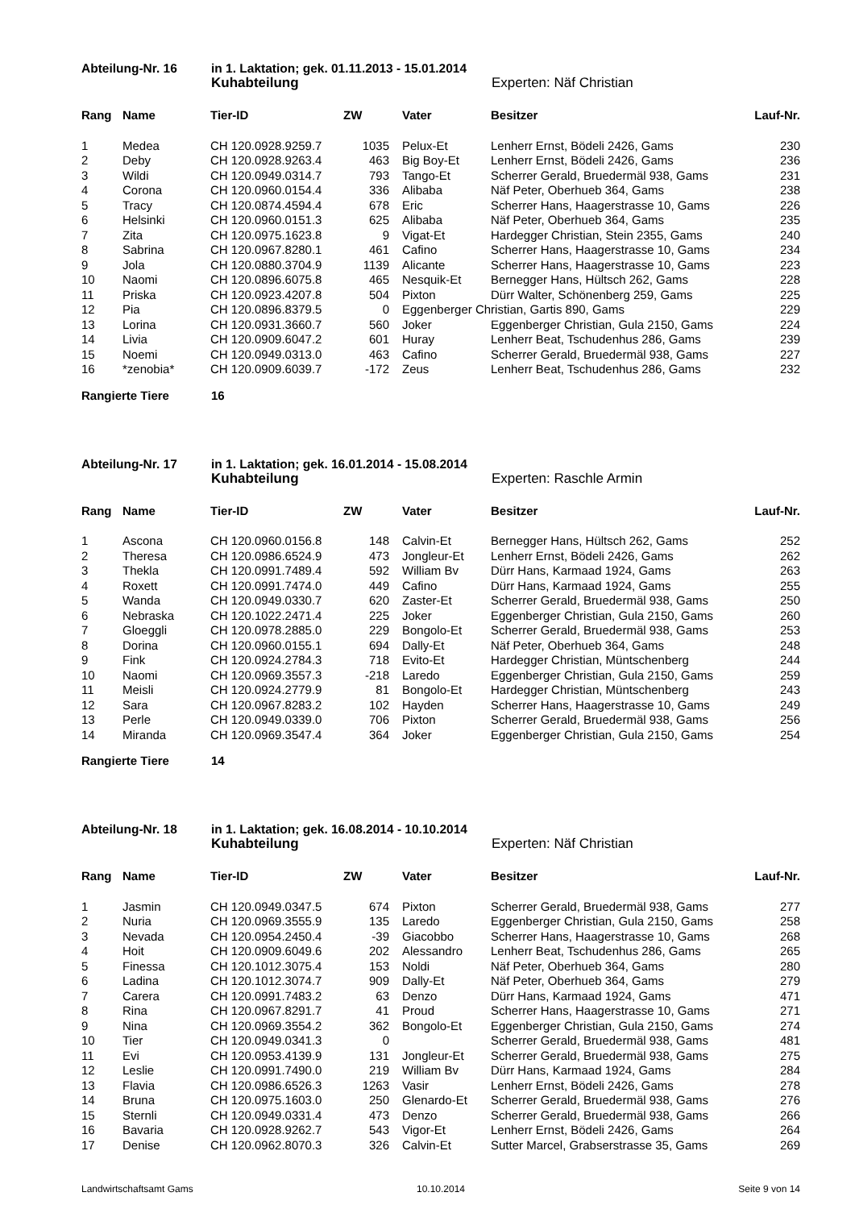Abteilung-Nr. 16
in 1. Laktation; gek. 01.11.2013 - 15.01.2014
Kuhabteilung
Experten: Näf Christian
| Rang | Name | Tier-ID | ZW | | Vater | Besitzer | Lauf-Nr. |
| --- | --- | --- | --- | --- | --- | --- | --- |
| 1 | Medea | CH 120.0928.9259.7 | 1035 | | Pelux-Et | Lenherr Ernst, Bödeli 2426, Gams | 230 |
| 2 | Deby | CH 120.0928.9263.4 | 463 | | Big Boy-Et | Lenherr Ernst, Bödeli 2426, Gams | 236 |
| 3 | Wildi | CH 120.0949.0314.7 | 793 | | Tango-Et | Scherrer Gerald, Bruedermäl 938, Gams | 231 |
| 4 | Corona | CH 120.0960.0154.4 | 336 | | Alibaba | Näf Peter, Oberhueb 364, Gams | 238 |
| 5 | Tracy | CH 120.0874.4594.4 | 678 | | Eric | Scherrer Hans, Haagerstrasse 10, Gams | 226 |
| 6 | Helsinki | CH 120.0960.0151.3 | 625 | | Alibaba | Näf Peter, Oberhueb 364, Gams | 235 |
| 7 | Zita | CH 120.0975.1623.8 | 9 | | Vigat-Et | Hardegger Christian, Stein 2355, Gams | 240 |
| 8 | Sabrina | CH 120.0967.8280.1 | 461 | | Cafino | Scherrer Hans, Haagerstrasse 10, Gams | 234 |
| 9 | Jola | CH 120.0880.3704.9 | 1139 | | Alicante | Scherrer Hans, Haagerstrasse 10, Gams | 223 |
| 10 | Naomi | CH 120.0896.6075.8 | 465 | | Nesquik-Et | Bernegger Hans, Hültsch 262, Gams | 228 |
| 11 | Priska | CH 120.0923.4207.8 | 504 | | Pixton | Dürr Walter, Schönenberg 259, Gams | 225 |
| 12 | Pia | CH 120.0896.8379.5 | 0 | | Eggenberger Christian, Gartis 890, Gams | | 229 |
| 13 | Lorina | CH 120.0931.3660.7 | 560 | | Joker | Eggenberger Christian, Gula 2150, Gams | 224 |
| 14 | Livia | CH 120.0909.6047.2 | 601 | | Huray | Lenherr Beat, Tschudenhus 286, Gams | 239 |
| 15 | Noemi | CH 120.0949.0313.0 | 463 | | Cafino | Scherrer Gerald, Bruedermäl 938, Gams | 227 |
| 16 | *zenobia* | CH 120.0909.6039.7 | -172 | | Zeus | Lenherr Beat, Tschudenhus 286, Gams | 232 |
Rangierte Tiere
16
Abteilung-Nr. 17
in 1. Laktation; gek. 16.01.2014 - 15.08.2014
Kuhabteilung
Experten: Raschle Armin
| Rang | Name | Tier-ID | ZW | | Vater | Besitzer | Lauf-Nr. |
| --- | --- | --- | --- | --- | --- | --- | --- |
| 1 | Ascona | CH 120.0960.0156.8 | 148 | | Calvin-Et | Bernegger Hans, Hültsch 262, Gams | 252 |
| 2 | Theresa | CH 120.0986.6524.9 | 473 | | Jongleur-Et | Lenherr Ernst, Bödeli 2426, Gams | 262 |
| 3 | Thekla | CH 120.0991.7489.4 | 592 | | William Bv | Dürr Hans, Karmaad 1924, Gams | 263 |
| 4 | Roxett | CH 120.0991.7474.0 | 449 | | Cafino | Dürr Hans, Karmaad 1924, Gams | 255 |
| 5 | Wanda | CH 120.0949.0330.7 | 620 | | Zaster-Et | Scherrer Gerald, Bruedermäl 938, Gams | 250 |
| 6 | Nebraska | CH 120.1022.2471.4 | 225 | | Joker | Eggenberger Christian, Gula 2150, Gams | 260 |
| 7 | Gloeggli | CH 120.0978.2885.0 | 229 | | Bongolo-Et | Scherrer Gerald, Bruedermäl 938, Gams | 253 |
| 8 | Dorina | CH 120.0960.0155.1 | 694 | | Dally-Et | Näf Peter, Oberhueb 364, Gams | 248 |
| 9 | Fink | CH 120.0924.2784.3 | 718 | | Evito-Et | Hardegger Christian, Müntschenberg | 244 |
| 10 | Naomi | CH 120.0969.3557.3 | -218 | | Laredo | Eggenberger Christian, Gula 2150, Gams | 259 |
| 11 | Meisli | CH 120.0924.2779.9 | 81 | | Bongolo-Et | Hardegger Christian, Müntschenberg | 243 |
| 12 | Sara | CH 120.0967.8283.2 | 102 | | Hayden | Scherrer Hans, Haagerstrasse 10, Gams | 249 |
| 13 | Perle | CH 120.0949.0339.0 | 706 | | Pixton | Scherrer Gerald, Bruedermäl 938, Gams | 256 |
| 14 | Miranda | CH 120.0969.3547.4 | 364 | | Joker | Eggenberger Christian, Gula 2150, Gams | 254 |
Rangierte Tiere
14
Abteilung-Nr. 18
in 1. Laktation; gek. 16.08.2014 - 10.10.2014
Kuhabteilung
Experten: Näf Christian
| Rang | Name | Tier-ID | ZW | | Vater | Besitzer | Lauf-Nr. |
| --- | --- | --- | --- | --- | --- | --- | --- |
| 1 | Jasmin | CH 120.0949.0347.5 | 674 | | Pixton | Scherrer Gerald, Bruedermäl 938, Gams | 277 |
| 2 | Nuria | CH 120.0969.3555.9 | 135 | | Laredo | Eggenberger Christian, Gula 2150, Gams | 258 |
| 3 | Nevada | CH 120.0954.2450.4 | -39 | | Giacobbo | Scherrer Hans, Haagerstrasse 10, Gams | 268 |
| 4 | Hoit | CH 120.0909.6049.6 | 202 | | Alessandro | Lenherr Beat, Tschudenhus 286, Gams | 265 |
| 5 | Finessa | CH 120.1012.3075.4 | 153 | | Noldi | Näf Peter, Oberhueb 364, Gams | 280 |
| 6 | Ladina | CH 120.1012.3074.7 | 909 | | Dally-Et | Näf Peter, Oberhueb 364, Gams | 279 |
| 7 | Carera | CH 120.0991.7483.2 | 63 | | Denzo | Dürr Hans, Karmaad 1924, Gams | 471 |
| 8 | Rina | CH 120.0967.8291.7 | 41 | | Proud | Scherrer Hans, Haagerstrasse 10, Gams | 271 |
| 9 | Nina | CH 120.0969.3554.2 | 362 | | Bongolo-Et | Eggenberger Christian, Gula 2150, Gams | 274 |
| 10 | Tier | CH 120.0949.0341.3 | 0 | | | Scherrer Gerald, Bruedermäl 938, Gams | 481 |
| 11 | Evi | CH 120.0953.4139.9 | 131 | | Jongleur-Et | Scherrer Gerald, Bruedermäl 938, Gams | 275 |
| 12 | Leslie | CH 120.0991.7490.0 | 219 | | William Bv | Dürr Hans, Karmaad 1924, Gams | 284 |
| 13 | Flavia | CH 120.0986.6526.3 | 1263 | | Vasir | Lenherr Ernst, Bödeli 2426, Gams | 278 |
| 14 | Bruna | CH 120.0975.1603.0 | 250 | | Glenardo-Et | Scherrer Gerald, Bruedermäl 938, Gams | 276 |
| 15 | Sternli | CH 120.0949.0331.4 | 473 | | Denzo | Scherrer Gerald, Bruedermäl 938, Gams | 266 |
| 16 | Bavaria | CH 120.0928.9262.7 | 543 | | Vigor-Et | Lenherr Ernst, Bödeli 2426, Gams | 264 |
| 17 | Denise | CH 120.0962.8070.3 | 326 | | Calvin-Et | Sutter Marcel, Grabserstrasse 35, Gams | 269 |
Landwirtschaftsamt Gams
10.10.2014
Seite 9 von 14